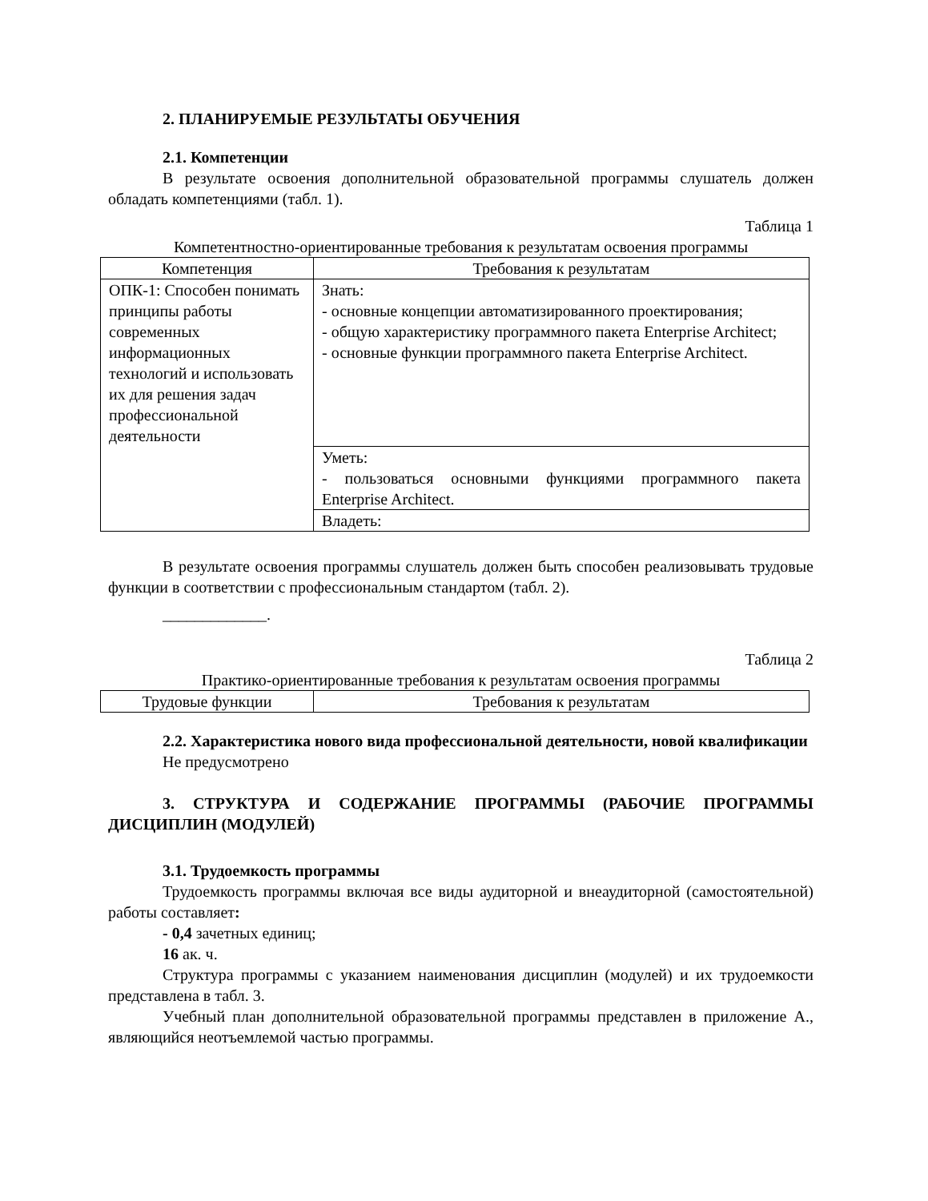2. ПЛАНИРУЕМЫЕ РЕЗУЛЬТАТЫ ОБУЧЕНИЯ
2.1. Компетенции
В результате освоения дополнительной образовательной программы слушатель должен обладать компетенциями (табл. 1).
Таблица 1
Компетентностно-ориентированные требования к результатам освоения программы
| Компетенция | Требования к результатам |
| --- | --- |
| ОПК-1: Способен понимать принципы работы современных информационных технологий и использовать их для решения задач профессиональной деятельности | Знать: - основные концепции автоматизированного проектирования; - общую характеристику программного пакета Enterprise Architect; - основные функции программного пакета Enterprise Architect. |
| | Уметь: - пользоваться основными функциями программного пакета Enterprise Architect. |
| | Владеть: |
В результате освоения программы слушатель должен быть способен реализовывать трудовые функции в соответствии с профессиональным стандартом (табл. 2).
_____________.
Таблица 2
Практико-ориентированные требования к результатам освоения программы
| Трудовые функции | Требования к результатам |
| --- | --- |
2.2. Характеристика нового вида профессиональной деятельности, новой квалификации
Не предусмотрено
3. СТРУКТУРА И СОДЕРЖАНИЕ ПРОГРАММЫ (РАБОЧИЕ ПРОГРАММЫ ДИСЦИПЛИН (МОДУЛЕЙ)
3.1. Трудоемкость программы
Трудоемкость программы включая все виды аудиторной и внеаудиторной (самостоятельной) работы составляет:
- 0,4 зачетных единиц;
16 ак. ч.
Структура программы с указанием наименования дисциплин (модулей) и их трудоемкости представлена в табл. 3.
Учебный план дополнительной образовательной программы представлен в приложение А., являющийся неотъемлемой частью программы.